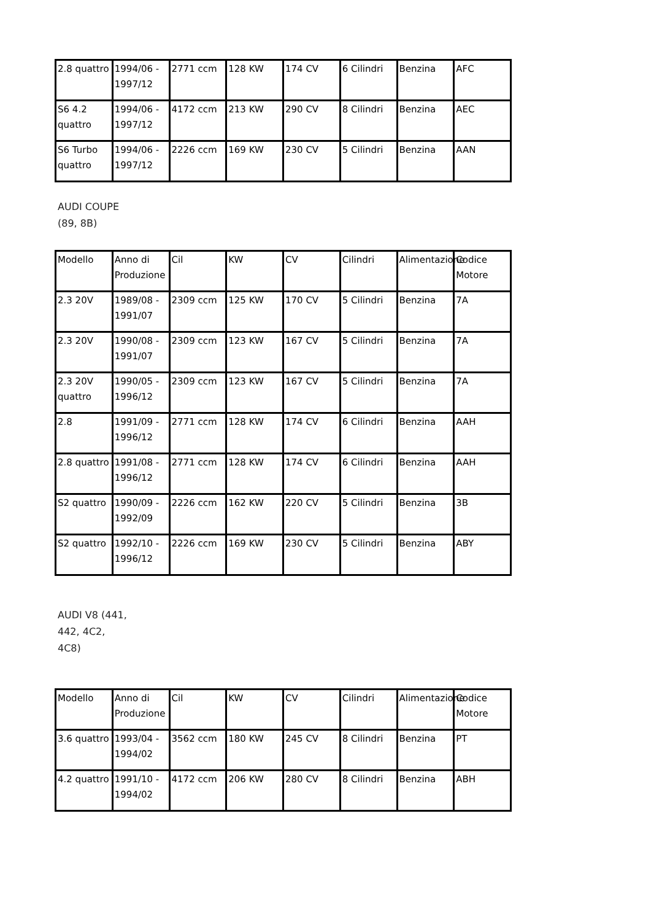| 2.8 quattro | 1994/06 - 1997/12 | 2771 ccm | 128 KW | 174 CV | 6 Cilindri | Benzina | AFC |
| S6 4.2 quattro | 1994/06 - 1997/12 | 4172 ccm | 213 KW | 290 CV | 8 Cilindri | Benzina | AEC |
| S6 Turbo quattro | 1994/06 - 1997/12 | 2226 ccm | 169 KW | 230 CV | 5 Cilindri | Benzina | AAN |
AUDI COUPE (89, 8B)
| Modello | Anno di Produzione | Cil | KW | CV | Cilindri | Alimentazione | Codice Motore |
| 2.3 20V | 1989/08 - 1991/07 | 2309 ccm | 125 KW | 170 CV | 5 Cilindri | Benzina | 7A |
| 2.3 20V | 1990/08 - 1991/07 | 2309 ccm | 123 KW | 167 CV | 5 Cilindri | Benzina | 7A |
| 2.3 20V quattro | 1990/05 - 1996/12 | 2309 ccm | 123 KW | 167 CV | 5 Cilindri | Benzina | 7A |
| 2.8 | 1991/09 - 1996/12 | 2771 ccm | 128 KW | 174 CV | 6 Cilindri | Benzina | AAH |
| 2.8 quattro | 1991/08 - 1996/12 | 2771 ccm | 128 KW | 174 CV | 6 Cilindri | Benzina | AAH |
| S2 quattro | 1990/09 - 1992/09 | 2226 ccm | 162 KW | 220 CV | 5 Cilindri | Benzina | 3B |
| S2 quattro | 1992/10 - 1996/12 | 2226 ccm | 169 KW | 230 CV | 5 Cilindri | Benzina | ABY |
AUDI V8 (441, 442, 4C2, 4C8)
| Modello | Anno di Produzione | Cil | KW | CV | Cilindri | Alimentazione | Codice Motore |
| 3.6 quattro | 1993/04 - 1994/02 | 3562 ccm | 180 KW | 245 CV | 8 Cilindri | Benzina | PT |
| 4.2 quattro | 1991/10 - 1994/02 | 4172 ccm | 206 KW | 280 CV | 8 Cilindri | Benzina | ABH |